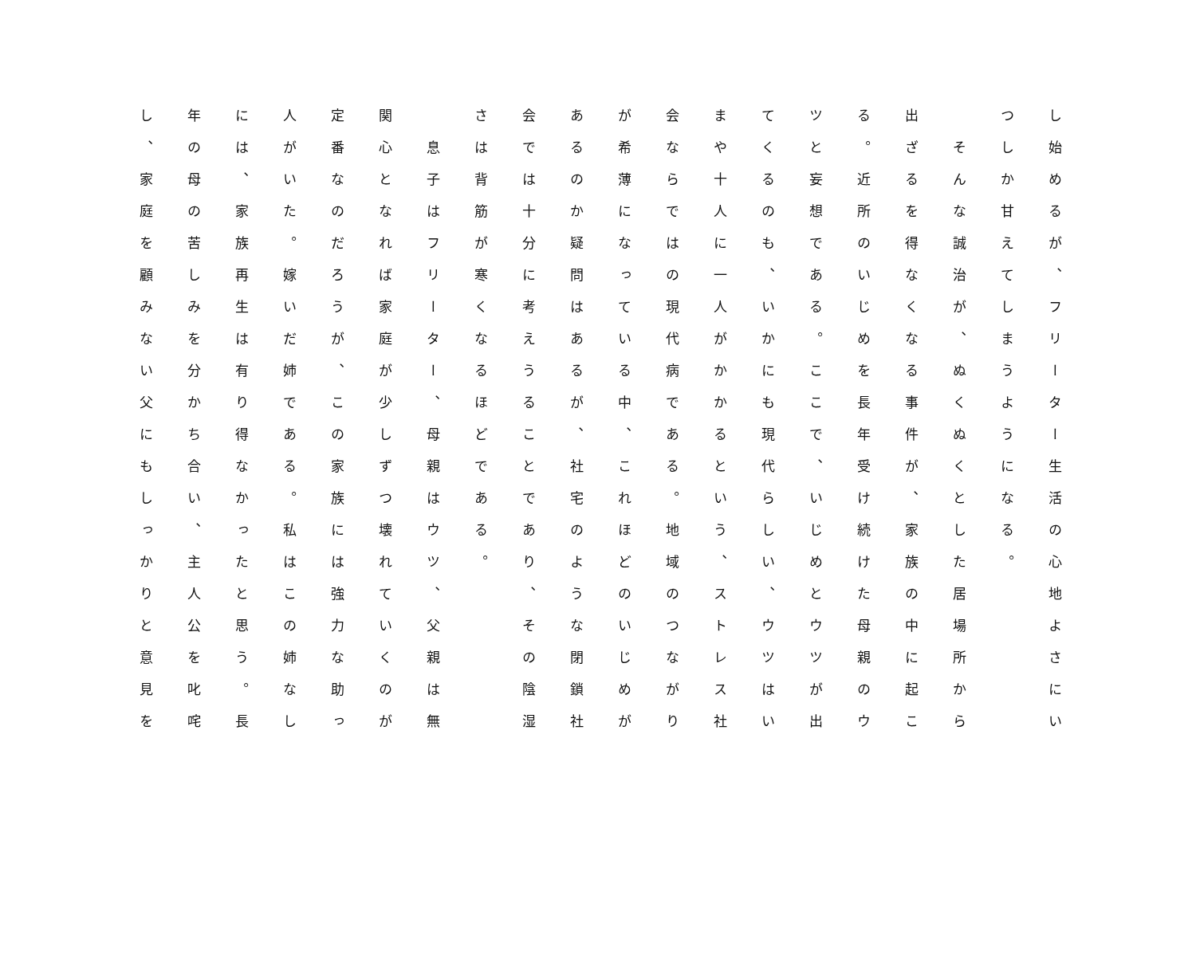し始めるが、フリーター生活の心地よさにい
つしか甘えてしまうようになる。
　そんな誠治が、ぬくぬくとした居場所から
出ざるを得なくなる事件が、家族の中に起こ
る。近所のいじめを長年受け続けた母親のウ
ツと妄想である。ここで、いじめとウツが出
てくるのも、いかにも現代らしい、ウツはい
まや十人に一人がかかるという、ストレス社
会ならではの現代病である。地域のつながり
が希薄になっている中、これほどのいじめが
あるのか疑問はあるが、社宅のような閉鎖社
会では十分に考えうることであり、その陰湿
さは背筋が寒くなるほどである。
　息子はフリーター、母親はウツ、父親は無
関心となれば家庭が少しずつ壊れていくのが
定番なのだろうが、この家族には強力な助っ
人がいた。嫁いだ姉である。私はこの姉なし
には、家族再生は有り得なかったと思う。長
年の母の苦しみを分かち合い、主人公を叱咤
し、家庭を顧みない父にもしっかりと意見を